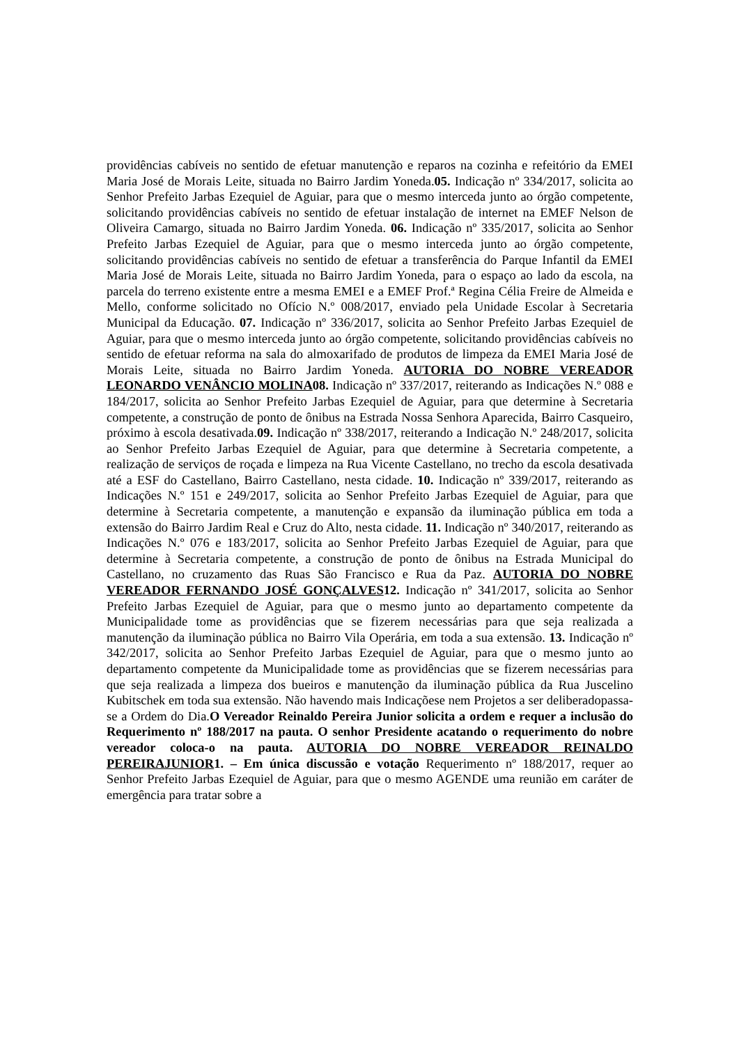providências cabíveis no sentido de efetuar manutenção e reparos na cozinha e refeitório da EMEI Maria José de Morais Leite, situada no Bairro Jardim Yoneda.05. Indicação nº 334/2017, solicita ao Senhor Prefeito Jarbas Ezequiel de Aguiar, para que o mesmo interceda junto ao órgão competente, solicitando providências cabíveis no sentido de efetuar instalação de internet na EMEF Nelson de Oliveira Camargo, situada no Bairro Jardim Yoneda. 06. Indicação nº 335/2017, solicita ao Senhor Prefeito Jarbas Ezequiel de Aguiar, para que o mesmo interceda junto ao órgão competente, solicitando providências cabíveis no sentido de efetuar a transferência do Parque Infantil da EMEI Maria José de Morais Leite, situada no Bairro Jardim Yoneda, para o espaço ao lado da escola, na parcela do terreno existente entre a mesma EMEI e a EMEF Prof.ª Regina Célia Freire de Almeida e Mello, conforme solicitado no Ofício N.º 008/2017, enviado pela Unidade Escolar à Secretaria Municipal da Educação. 07. Indicação nº 336/2017, solicita ao Senhor Prefeito Jarbas Ezequiel de Aguiar, para que o mesmo interceda junto ao órgão competente, solicitando providências cabíveis no sentido de efetuar reforma na sala do almoxarifado de produtos de limpeza da EMEI Maria José de Morais Leite, situada no Bairro Jardim Yoneda. AUTORIA DO NOBRE VEREADOR LEONARDO VENÂNCIO MOLINA08. Indicação nº 337/2017, reiterando as Indicações N.º 088 e 184/2017, solicita ao Senhor Prefeito Jarbas Ezequiel de Aguiar, para que determine à Secretaria competente, a construção de ponto de ônibus na Estrada Nossa Senhora Aparecida, Bairro Casqueiro, próximo à escola desativada.09. Indicação nº 338/2017, reiterando a Indicação N.º 248/2017, solicita ao Senhor Prefeito Jarbas Ezequiel de Aguiar, para que determine à Secretaria competente, a realização de serviços de roçada e limpeza na Rua Vicente Castellano, no trecho da escola desativada até a ESF do Castellano, Bairro Castellano, nesta cidade. 10. Indicação nº 339/2017, reiterando as Indicações N.º 151 e 249/2017, solicita ao Senhor Prefeito Jarbas Ezequiel de Aguiar, para que determine à Secretaria competente, a manutenção e expansão da iluminação pública em toda a extensão do Bairro Jardim Real e Cruz do Alto, nesta cidade. 11. Indicação nº 340/2017, reiterando as Indicações N.º 076 e 183/2017, solicita ao Senhor Prefeito Jarbas Ezequiel de Aguiar, para que determine à Secretaria competente, a construção de ponto de ônibus na Estrada Municipal do Castellano, no cruzamento das Ruas São Francisco e Rua da Paz. AUTORIA DO NOBRE VEREADOR FERNANDO JOSÉ GONÇALVES12. Indicação nº 341/2017, solicita ao Senhor Prefeito Jarbas Ezequiel de Aguiar, para que o mesmo junto ao departamento competente da Municipalidade tome as providências que se fizerem necessárias para que seja realizada a manutenção da iluminação pública no Bairro Vila Operária, em toda a sua extensão. 13. Indicação nº 342/2017, solicita ao Senhor Prefeito Jarbas Ezequiel de Aguiar, para que o mesmo junto ao departamento competente da Municipalidade tome as providências que se fizerem necessárias para que seja realizada a limpeza dos bueiros e manutenção da iluminação pública da Rua Juscelino Kubitschek em toda sua extensão. Não havendo mais Indicaçõese nem Projetos a ser deliberadopassa-se a Ordem do Dia.O Vereador Reinaldo Pereira Junior solicita a ordem e requer a inclusão do Requerimento nº 188/2017 na pauta. O senhor Presidente acatando o requerimento do nobre vereador coloca-o na pauta. AUTORIA DO NOBRE VEREADOR REINALDO PEREIRAJUNIOR1. – Em única discussão e votação Requerimento nº 188/2017, requer ao Senhor Prefeito Jarbas Ezequiel de Aguiar, para que o mesmo AGENDE uma reunião em caráter de emergência para tratar sobre a